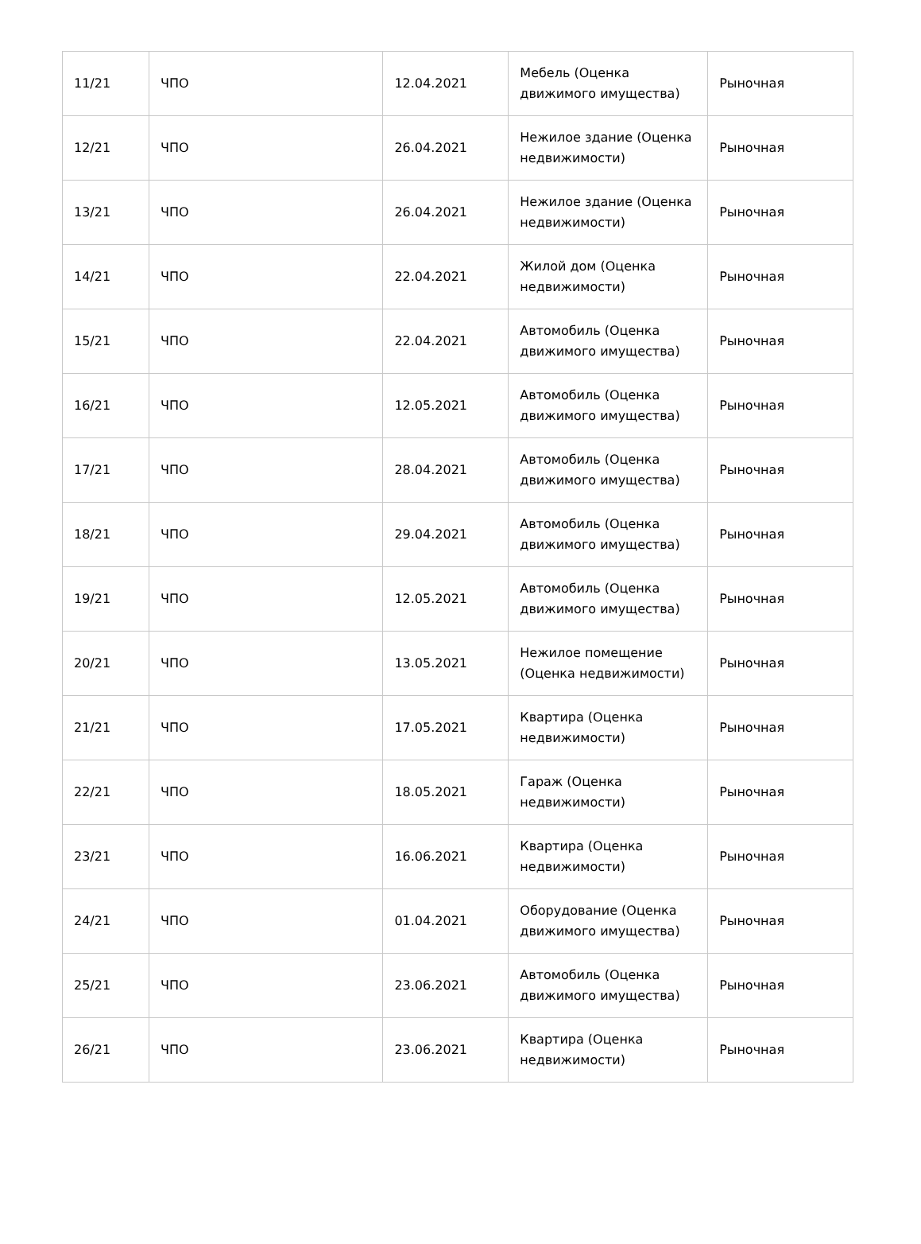| 11/21 | ЧПО | 12.04.2021 | Мебель (Оценка движимого имущества) | Рыночная |
| 12/21 | ЧПО | 26.04.2021 | Нежилое здание (Оценка недвижимости) | Рыночная |
| 13/21 | ЧПО | 26.04.2021 | Нежилое здание (Оценка недвижимости) | Рыночная |
| 14/21 | ЧПО | 22.04.2021 | Жилой дом (Оценка недвижимости) | Рыночная |
| 15/21 | ЧПО | 22.04.2021 | Автомобиль (Оценка движимого имущества) | Рыночная |
| 16/21 | ЧПО | 12.05.2021 | Автомобиль (Оценка движимого имущества) | Рыночная |
| 17/21 | ЧПО | 28.04.2021 | Автомобиль (Оценка движимого имущества) | Рыночная |
| 18/21 | ЧПО | 29.04.2021 | Автомобиль (Оценка движимого имущества) | Рыночная |
| 19/21 | ЧПО | 12.05.2021 | Автомобиль (Оценка движимого имущества) | Рыночная |
| 20/21 | ЧПО | 13.05.2021 | Нежилое помещение (Оценка недвижимости) | Рыночная |
| 21/21 | ЧПО | 17.05.2021 | Квартира (Оценка недвижимости) | Рыночная |
| 22/21 | ЧПО | 18.05.2021 | Гараж (Оценка недвижимости) | Рыночная |
| 23/21 | ЧПО | 16.06.2021 | Квартира (Оценка недвижимости) | Рыночная |
| 24/21 | ЧПО | 01.04.2021 | Оборудование (Оценка движимого имущества) | Рыночная |
| 25/21 | ЧПО | 23.06.2021 | Автомобиль (Оценка движимого имущества) | Рыночная |
| 26/21 | ЧПО | 23.06.2021 | Квартира (Оценка недвижимости) | Рыночная |